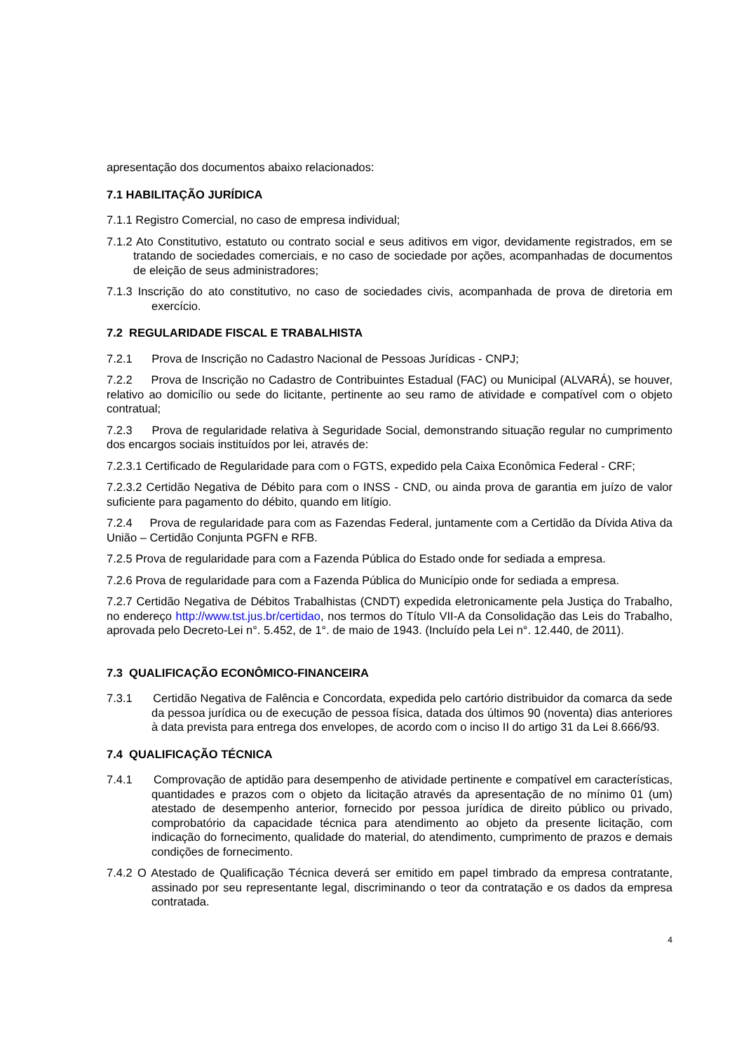apresentação dos documentos abaixo relacionados:
7.1 HABILITAÇÃO JURÍDICA
7.1.1 Registro Comercial, no caso de empresa individual;
7.1.2 Ato Constitutivo, estatuto ou contrato social e seus aditivos em vigor, devidamente registrados, em se tratando de sociedades comerciais, e no caso de sociedade por ações, acompanhadas de documentos de eleição de seus administradores;
7.1.3 Inscrição do ato constitutivo, no caso de sociedades civis, acompanhada de prova de diretoria em exercício.
7.2 REGULARIDADE FISCAL E TRABALHISTA
7.2.1 Prova de Inscrição no Cadastro Nacional de Pessoas Jurídicas - CNPJ;
7.2.2 Prova de Inscrição no Cadastro de Contribuintes Estadual (FAC) ou Municipal (ALVARÁ), se houver, relativo ao domicílio ou sede do licitante, pertinente ao seu ramo de atividade e compatível com o objeto contratual;
7.2.3 Prova de regularidade relativa à Seguridade Social, demonstrando situação regular no cumprimento dos encargos sociais instituídos por lei, através de:
7.2.3.1 Certificado de Regularidade para com o FGTS, expedido pela Caixa Econômica Federal - CRF;
7.2.3.2 Certidão Negativa de Débito para com o INSS - CND, ou ainda prova de garantia em juízo de valor suficiente para pagamento do débito, quando em litígio.
7.2.4 Prova de regularidade para com as Fazendas Federal, juntamente com a Certidão da Dívida Ativa da União – Certidão Conjunta PGFN e RFB.
7.2.5 Prova de regularidade para com a Fazenda Pública do Estado onde for sediada a empresa.
7.2.6 Prova de regularidade para com a Fazenda Pública do Município onde for sediada a empresa.
7.2.7 Certidão Negativa de Débitos Trabalhistas (CNDT) expedida eletronicamente pela Justiça do Trabalho, no endereço http://www.tst.jus.br/certidao, nos termos do Título VII-A da Consolidação das Leis do Trabalho, aprovada pelo Decreto-Lei n°. 5.452, de 1°. de maio de 1943. (Incluído pela Lei n°. 12.440, de 2011).
7.3 QUALIFICAÇÃO ECONÔMICO-FINANCEIRA
7.3.1 Certidão Negativa de Falência e Concordata, expedida pelo cartório distribuidor da comarca da sede da pessoa jurídica ou de execução de pessoa física, datada dos últimos 90 (noventa) dias anteriores à data prevista para entrega dos envelopes, de acordo com o inciso II do artigo 31 da Lei 8.666/93.
7.4 QUALIFICAÇÃO TÉCNICA
7.4.1 Comprovação de aptidão para desempenho de atividade pertinente e compatível em características, quantidades e prazos com o objeto da licitação através da apresentação de no mínimo 01 (um) atestado de desempenho anterior, fornecido por pessoa jurídica de direito público ou privado, comprobatório da capacidade técnica para atendimento ao objeto da presente licitação, com indicação do fornecimento, qualidade do material, do atendimento, cumprimento de prazos e demais condições de fornecimento.
7.4.2 O Atestado de Qualificação Técnica deverá ser emitido em papel timbrado da empresa contratante, assinado por seu representante legal, discriminando o teor da contratação e os dados da empresa contratada.
4